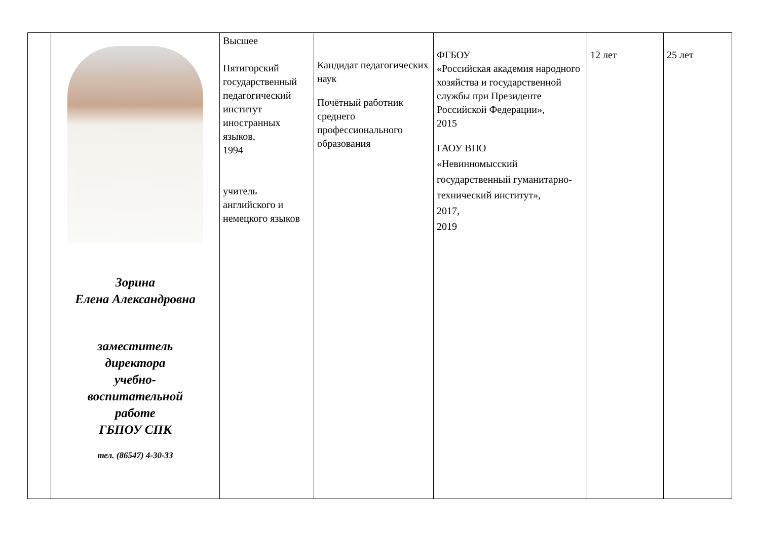| | Зорина Елена Александровна заместитель директора учебно- воспитательной работе ГБПОУ СПК тел. (86547) 4-30-33 | Высшее Пятигорский государственный педагогический институт иностранных языков, 1994 учитель английского и немецкого языков | Кандидат педагогических наук Почётный работник среднего профессионального образования | ФГБОУ «Российская академия народного хозяйства и государственной службы при Президенте Российской Федерации», 2015 ГАОУ ВПО «Невинномысский государственный гуманитарно-технический институт», 2017, 2019 | 12 лет | 25 лет |